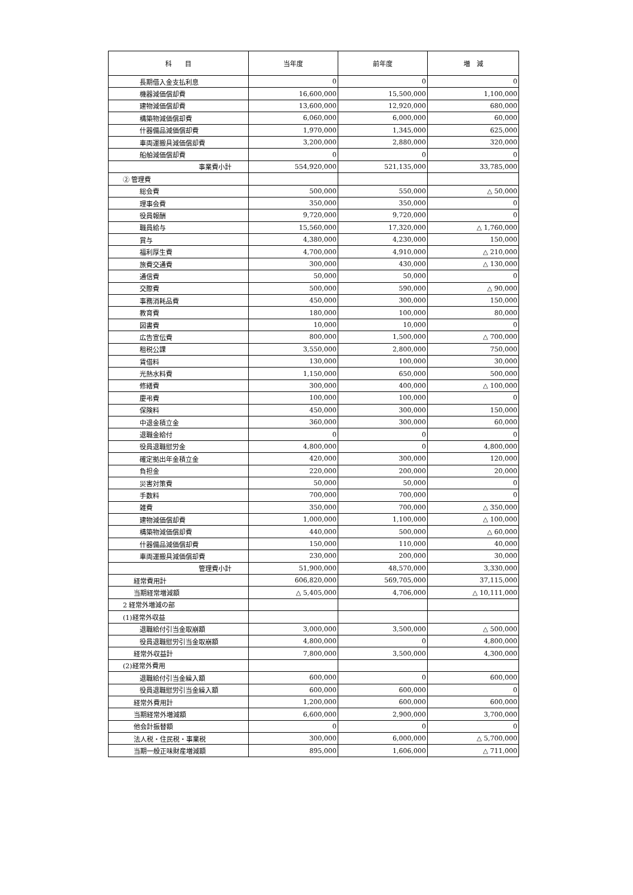| 科 目 | 当年度 | 前年度 | 増 減 |
| --- | --- | --- | --- |
| 長期借入金支払利息 | 0 | 0 | 0 |
| 機器減価償却費 | 16,600,000 | 15,500,000 | 1,100,000 |
| 建物減価償却費 | 13,600,000 | 12,920,000 | 680,000 |
| 構築物減価償却費 | 6,060,000 | 6,000,000 | 60,000 |
| 什器備品減価償却費 | 1,970,000 | 1,345,000 | 625,000 |
| 車両運搬具減価償却費 | 3,200,000 | 2,880,000 | 320,000 |
| 船舶減価償却費 | 0 | 0 | 0 |
| 事業費小計 | 554,920,000 | 521,135,000 | 33,785,000 |
| ② 管理費 | | | |
| 総会費 | 500,000 | 550,000 | △ 50,000 |
| 理事会費 | 350,000 | 350,000 | 0 |
| 役員報酬 | 9,720,000 | 9,720,000 | 0 |
| 職員給与 | 15,560,000 | 17,320,000 | △ 1,760,000 |
| 賞与 | 4,380,000 | 4,230,000 | 150,000 |
| 福利厚生費 | 4,700,000 | 4,910,000 | △ 210,000 |
| 旅費交通費 | 300,000 | 430,000 | △ 130,000 |
| 通信費 | 50,000 | 50,000 | 0 |
| 交際費 | 500,000 | 590,000 | △ 90,000 |
| 事務消耗品費 | 450,000 | 300,000 | 150,000 |
| 教育費 | 180,000 | 100,000 | 80,000 |
| 図書費 | 10,000 | 10,000 | 0 |
| 広告宣伝費 | 800,000 | 1,500,000 | △ 700,000 |
| 租税公課 | 3,550,000 | 2,800,000 | 750,000 |
| 賃借料 | 130,000 | 100,000 | 30,000 |
| 光熱水料費 | 1,150,000 | 650,000 | 500,000 |
| 修繕費 | 300,000 | 400,000 | △ 100,000 |
| 慶弔費 | 100,000 | 100,000 | 0 |
| 保険料 | 450,000 | 300,000 | 150,000 |
| 中退金積立金 | 360,000 | 300,000 | 60,000 |
| 退職金給付 | 0 | 0 | 0 |
| 役員退職慰労金 | 4,800,000 | 0 | 4,800,000 |
| 確定拠出年金積立金 | 420,000 | 300,000 | 120,000 |
| 負担金 | 220,000 | 200,000 | 20,000 |
| 災害対策費 | 50,000 | 50,000 | 0 |
| 手数料 | 700,000 | 700,000 | 0 |
| 雑費 | 350,000 | 700,000 | △ 350,000 |
| 建物減価償却費 | 1,000,000 | 1,100,000 | △ 100,000 |
| 構築物減価償却費 | 440,000 | 500,000 | △ 60,000 |
| 什器備品減価償却費 | 150,000 | 110,000 | 40,000 |
| 車両運搬具減価償却費 | 230,000 | 200,000 | 30,000 |
| 管理費小計 | 51,900,000 | 48,570,000 | 3,330,000 |
| 経常費用計 | 606,820,000 | 569,705,000 | 37,115,000 |
| 当期経常増減額 | △ 5,405,000 | 4,706,000 | △ 10,111,000 |
| 2 経常外増減の部 | | | |
| (1)経常外収益 | | | |
| 退職給付引当金取崩額 | 3,000,000 | 3,500,000 | △ 500,000 |
| 役員退職慰労引当金取崩額 | 4,800,000 | 0 | 4,800,000 |
| 経常外収益計 | 7,800,000 | 3,500,000 | 4,300,000 |
| (2)経常外費用 | | | |
| 退職給付引当金繰入額 | 600,000 | 0 | 600,000 |
| 役員退職慰労引当金繰入額 | 600,000 | 600,000 | 0 |
| 経常外費用計 | 1,200,000 | 600,000 | 600,000 |
| 当期経常外増減額 | 6,600,000 | 2,900,000 | 3,700,000 |
| 他会計振替額 | 0 | 0 | 0 |
| 法人税・住民税・事業税 | 300,000 | 6,000,000 | △ 5,700,000 |
| 当期一般正味財産増減額 | 895,000 | 1,606,000 | △ 711,000 |